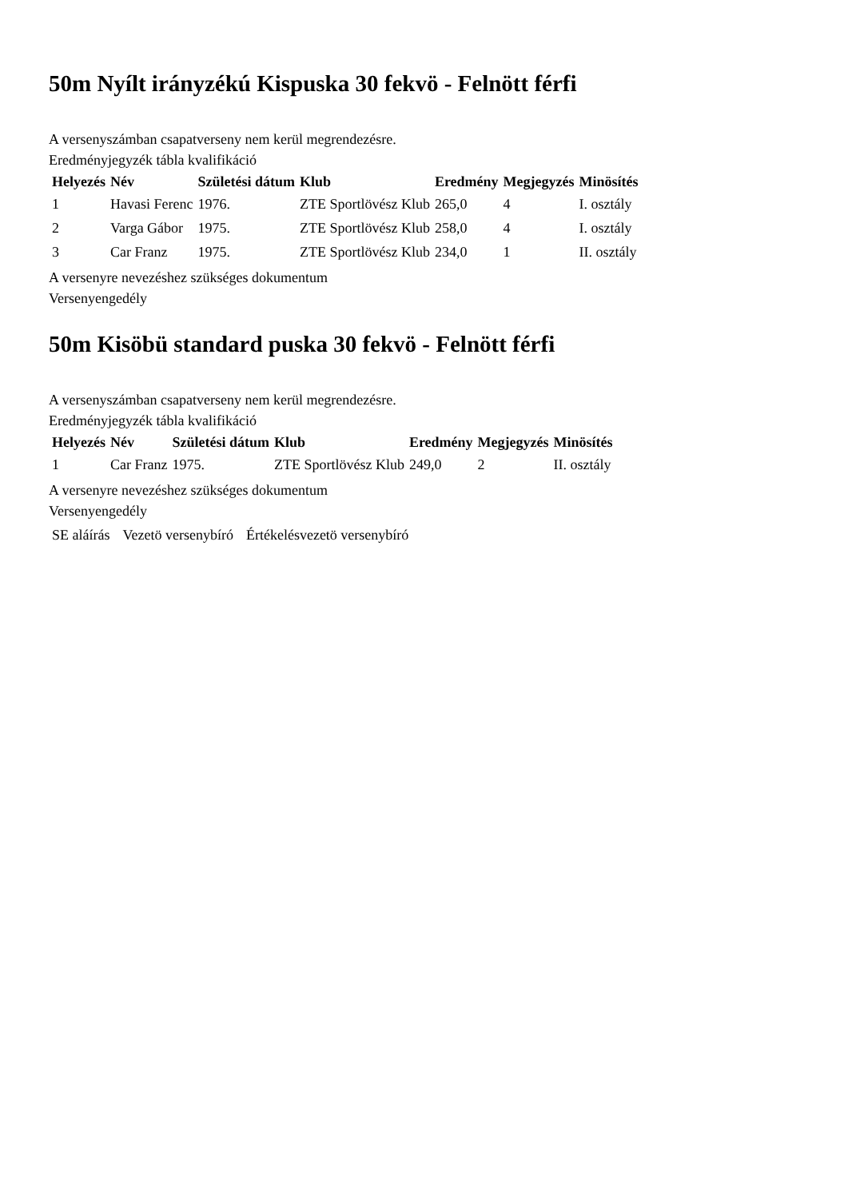50m Nyílt irányzékú Kispuska 30 fekvö - Felnött férfi
A versenyszámban csapatverseny nem kerül megrendezésre.
Eredményjegyzék tábla kvalifikáció
| Helyezés | Név | Születési dátum | Klub | Eredmény | Megjegyzés | Minösítés |
| --- | --- | --- | --- | --- | --- | --- |
| 1 | Havasi Ferenc | 1976. | ZTE Sportlövész Klub | 265,0 | 4 | I. osztály |
| 2 | Varga Gábor | 1975. | ZTE Sportlövész Klub | 258,0 | 4 | I. osztály |
| 3 | Car Franz | 1975. | ZTE Sportlövész Klub | 234,0 | 1 | II. osztály |
A versenyre nevezéshez szükséges dokumentum
Versenyengedély
50m Kisöbü standard puska 30 fekvö - Felnött férfi
A versenyszámban csapatverseny nem kerül megrendezésre.
Eredményjegyzék tábla kvalifikáció
| Helyezés | Név | Születési dátum | Klub | Eredmény | Megjegyzés | Minösítés |
| --- | --- | --- | --- | --- | --- | --- |
| 1 | Car Franz | 1975. | ZTE Sportlövész Klub | 249,0 | 2 | II. osztály |
A versenyre nevezéshez szükséges dokumentum
Versenyengedély
| SE aláírás | Vezetö versenybíró | Értékelésvezetö versenybíró |